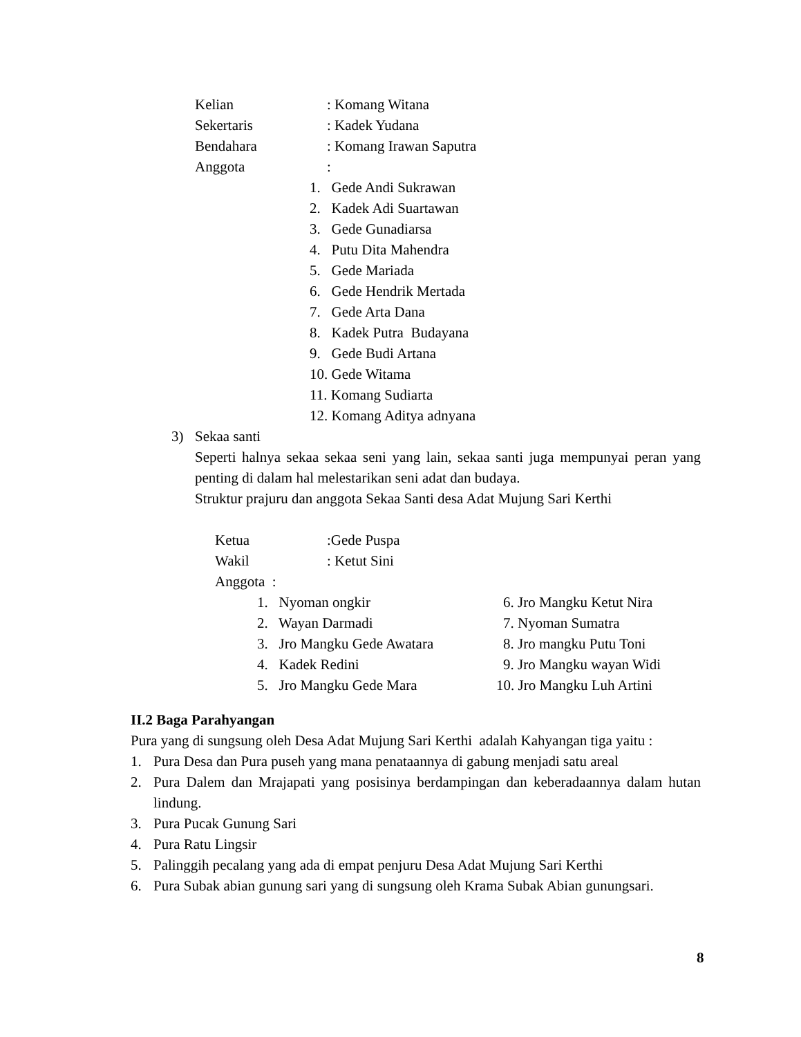Kelian: Komang Witana
Sekertaris: Kadek Yudana
Bendahara: Komang Irawan Saputra
Anggota:
1. Gede Andi Sukrawan
2. Kadek Adi Suartawan
3. Gede Gunadiarsa
4. Putu Dita Mahendra
5. Gede Mariada
6. Gede Hendrik Mertada
7. Gede Arta Dana
8. Kadek Putra Budayana
9. Gede Budi Artana
10. Gede Witama
11. Komang Sudiarta
12. Komang Aditya adnyana
3) Sekaa santi
Seperti halnya sekaa sekaa seni yang lain, sekaa santi juga mempunyai peran yang penting di dalam hal melestarikan seni adat dan budaya.
Struktur prajuru dan anggota Sekaa Santi desa Adat Mujung Sari Kerthi
Ketua:Gede Puspa
Wakil: Ketut Sini
Anggota :
1. Nyoman ongkir 6. Jro Mangku Ketut Nira
2. Wayan Darmadi 7. Nyoman Sumatra
3. Jro Mangku Gede Awatara 8. Jro mangku Putu Toni
4. Kadek Redini 9. Jro Mangku wayan Widi
5. Jro Mangku Gede Mara 10. Jro Mangku Luh Artini
II.2 Baga Parahyangan
Pura yang di sungsung oleh Desa Adat Mujung Sari Kerthi adalah Kahyangan tiga yaitu :
1. Pura Desa dan Pura puseh yang mana penataannya di gabung menjadi satu areal
2. Pura Dalem dan Mrajapati yang posisinya berdampingan dan keberadaannya dalam hutan lindung.
3. Pura Pucak Gunung Sari
4. Pura Ratu Lingsir
5. Palinggih pecalang yang ada di empat penjuru Desa Adat Mujung Sari Kerthi
6. Pura Subak abian gunung sari yang di sungsung oleh Krama Subak Abian gunungsari.
8